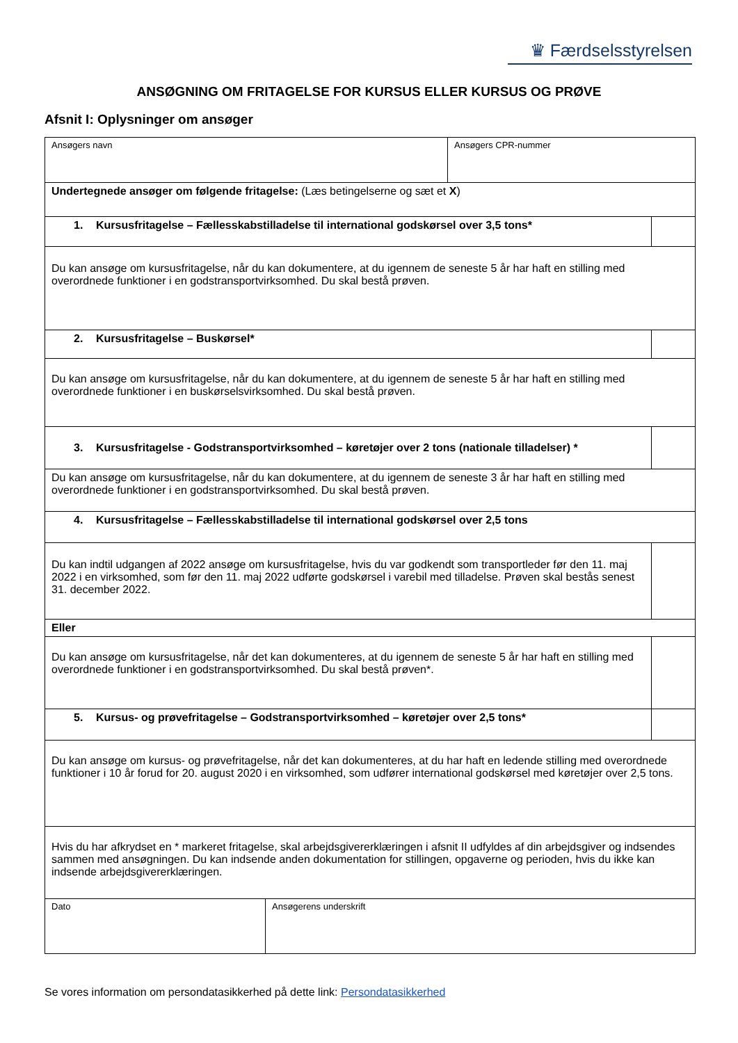♛ Færdselsstyrelsen
ANSØGNING OM FRITAGELSE FOR KURSUS ELLER KURSUS OG PRØVE
Afsnit I: Oplysninger om ansøger
| Ansøgers navn | Ansøgers CPR-nummer | |
| Undertegnede ansøger om følgende fritagelse: (Læs betingelserne og sæt et X ) | | |
| 1. Kursusfritagelse – Fællesskabstilladelse til international godskørsel over 3,5 tons* | | |
| Du kan ansøge om kursusfritagelse, når du kan dokumentere, at du igennem de seneste 5 år har haft en stilling med overordnede funktioner i en godstransportvirksomhed. Du skal bestå prøven. | | |
| 2. Kursusfritagelse – Buskørsel* | | |
| Du kan ansøge om kursusfritagelse, når du kan dokumentere, at du igennem de seneste 5 år har haft en stilling med overordnede funktioner i en buskørselsvirksomhed. Du skal bestå prøven. | | |
| 3. Kursusfritagelse - Godstransportvirksomhed – køretøjer over 2 tons (nationale tilladelser) * | | |
| Du kan ansøge om kursusfritagelse, når du kan dokumentere, at du igennem de seneste 3 år har haft en stilling med overordnede funktioner i en godstransportvirksomhed. Du skal bestå prøven. | | |
| 4. Kursusfritagelse – Fællesskabstilladelse til international godskørsel over 2,5 tons | | |
| Du kan indtil udgangen af 2022 ansøge om kursusfritagelse, hvis du var godkendt som transportleder før den 11. maj 2022 i en virksomhed, som før den 11. maj 2022 udførte godskørsel i varebil med tilladelse. Prøven skal bestås senest 31. december 2022. | | |
| Eller | | |
| Du kan ansøge om kursusfritagelse, når det kan dokumenteres, at du igennem de seneste 5 år har haft en stilling med overordnede funktioner i en godstransportvirksomhed. Du skal bestå prøven*. | | |
| 5. Kursus- og prøvefritagelse – Godstransportvirksomhed – køretøjer over 2,5 tons* | | |
| Du kan ansøge om kursus- og prøvefritagelse, når det kan dokumenteres, at du har haft en ledende stilling med overordnede funktioner i 10 år forud for 20. august 2020 i en virksomhed, som udfører international godskørsel med køretøjer over 2,5 tons. | | |
| Hvis du har afkrydset en * markeret fritagelse, skal arbejdsgivererklæringen i afsnit II udfyldes af din arbejdsgiver og indsendes sammen med ansøgningen. Du kan indsende anden dokumentation for stillingen, opgaverne og perioden, hvis du ikke kan indsende arbejdsgivererklæringen. | | |
| Dato | Ansøgerens underskrift |
Se vores information om persondatasikkerhed på dette link: Persondatasikkerhed